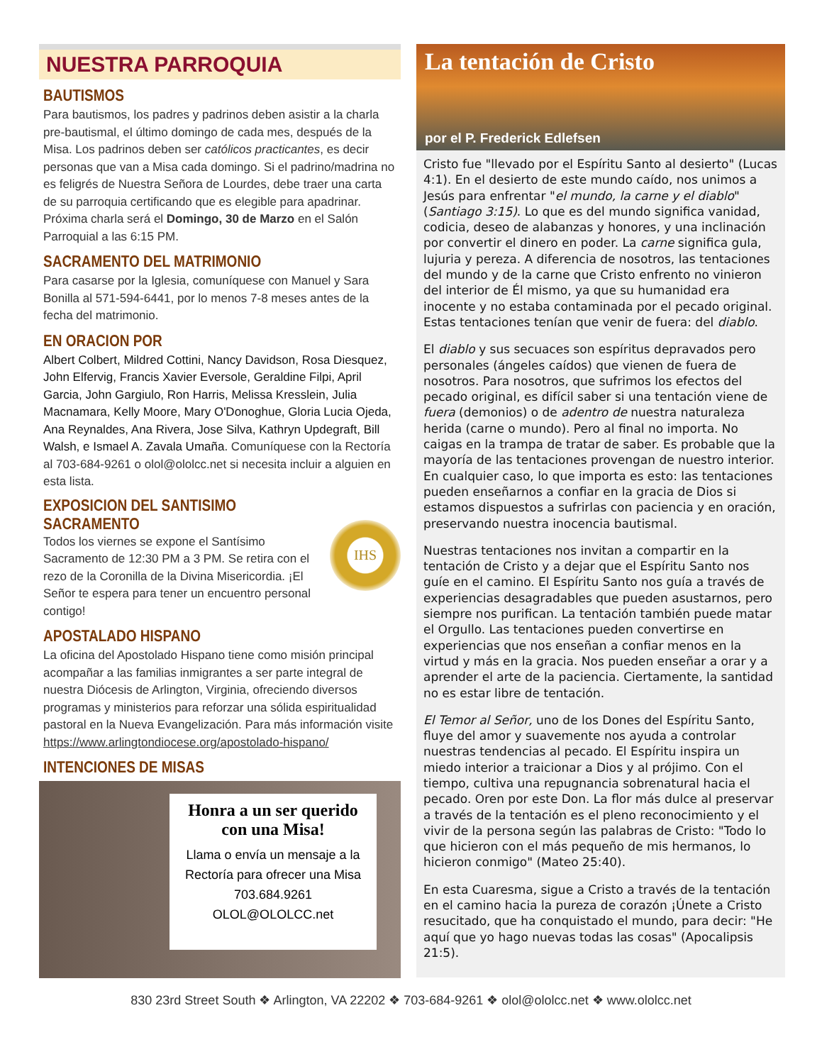NUESTRA PARROQUIA
BAUTISMOS
Para bautismos, los padres y padrinos deben asistir a la charla pre-bautismal, el último domingo de cada mes, después de la Misa. Los padrinos deben ser católicos practicantes, es decir personas que van a Misa cada domingo. Si el padrino/madrina no es feligrés de Nuestra Señora de Lourdes, debe traer una carta de su parroquia certificando que es elegible para apadrinar. Próxima charla será el Domingo, 30 de Marzo en el Salón Parroquial a las 6:15 PM.
SACRAMENTO DEL MATRIMONIO
Para casarse por la Iglesia, comuníquese con Manuel y Sara Bonilla al 571-594-6441, por lo menos 7-8 meses antes de la fecha del matrimonio.
EN ORACION POR
Albert Colbert, Mildred Cottini, Nancy Davidson, Rosa Diesquez, John Elfervig, Francis Xavier Eversole, Geraldine Filpi, April Garcia, John Gargiulo, Ron Harris, Melissa Kresslein, Julia Macnamara, Kelly Moore, Mary O'Donoghue, Gloria Lucia Ojeda, Ana Reynaldes, Ana Rivera, Jose Silva, Kathryn Updegraft, Bill Walsh, e Ismael A. Zavala Umaña. Comuníquese con la Rectoría al 703-684-9261 o olol@ololcc.net si necesita incluir a alguien en esta lista.
EXPOSICION DEL SANTISIMO SACRAMENTO
Todos los viernes se expone el Santísimo Sacramento de 12:30 PM a 3 PM. Se retira con el rezo de la Coronilla de la Divina Misericordia. ¡El Señor te espera para tener un encuentro personal contigo!
IHS
APOSTALADO HISPANO
La oficina del Apostolado Hispano tiene como misión principal acompañar a las familias inmigrantes a ser parte integral de nuestra Diócesis de Arlington, Virginia, ofreciendo diversos programas y ministerios para reforzar una sólida espiritualidad pastoral en la Nueva Evangelización. Para más información visite https://www.arlingtondiocese.org/apostolado-hispano/
INTENCIONES DE MISAS
Honra a un ser querido con una Misa!
Llama o envía un mensaje a la Rectoría para ofrecer una Misa
703.684.9261
OLOL@OLOLCC.net
La tentación de Cristo
por el P. Frederick Edlefsen
Cristo fue "llevado por el Espíritu Santo al desierto" (Lucas 4:1). En el desierto de este mundo caído, nos unimos a Jesús para enfrentar "el mundo, la carne y el diablo" (Santiago 3:15). Lo que es del mundo significa vanidad, codicia, deseo de alabanzas y honores, y una inclinación por convertir el dinero en poder. La carne significa gula, lujuria y pereza. A diferencia de nosotros, las tentaciones del mundo y de la carne que Cristo enfrento no vinieron del interior de Él mismo, ya que su humanidad era inocente y no estaba contaminada por el pecado original. Estas tentaciones tenían que venir de fuera: del diablo.
El diablo y sus secuaces son espíritus depravados pero personales (ángeles caídos) que vienen de fuera de nosotros. Para nosotros, que sufrimos los efectos del pecado original, es difícil saber si una tentación viene de fuera (demonios) o de adentro de nuestra naturaleza herida (carne o mundo). Pero al final no importa. No caigas en la trampa de tratar de saber. Es probable que la mayoría de las tentaciones provengan de nuestro interior. En cualquier caso, lo que importa es esto: las tentaciones pueden enseñarnos a confiar en la gracia de Dios si estamos dispuestos a sufrirlas con paciencia y en oración, preservando nuestra inocencia bautismal.
Nuestras tentaciones nos invitan a compartir en la tentación de Cristo y a dejar que el Espíritu Santo nos guíe en el camino. El Espíritu Santo nos guía a través de experiencias desagradables que pueden asustarnos, pero siempre nos purifican. La tentación también puede matar el Orgullo. Las tentaciones pueden convertirse en experiencias que nos enseñan a confiar menos en la virtud y más en la gracia. Nos pueden enseñar a orar y a aprender el arte de la paciencia. Ciertamente, la santidad no es estar libre de tentación.
El Temor al Señor, uno de los Dones del Espíritu Santo, fluye del amor y suavemente nos ayuda a controlar nuestras tendencias al pecado. El Espíritu inspira un miedo interior a traicionar a Dios y al prójimo. Con el tiempo, cultiva una repugnancia sobrenatural hacia el pecado. Oren por este Don. La flor más dulce al preservar a través de la tentación es el pleno reconocimiento y el vivir de la persona según las palabras de Cristo: "Todo lo que hicieron con el más pequeño de mis hermanos, lo hicieron conmigo" (Mateo 25:40).
En esta Cuaresma, sigue a Cristo a través de la tentación en el camino hacia la pureza de corazón ¡Únete a Cristo resucitado, que ha conquistado el mundo, para decir: "He aquí que yo hago nuevas todas las cosas" (Apocalipsis 21:5).
830 23rd Street South ❖ Arlington, VA 22202 ❖ 703-684-9261 ❖ olol@ololcc.net ❖ www.ololcc.net